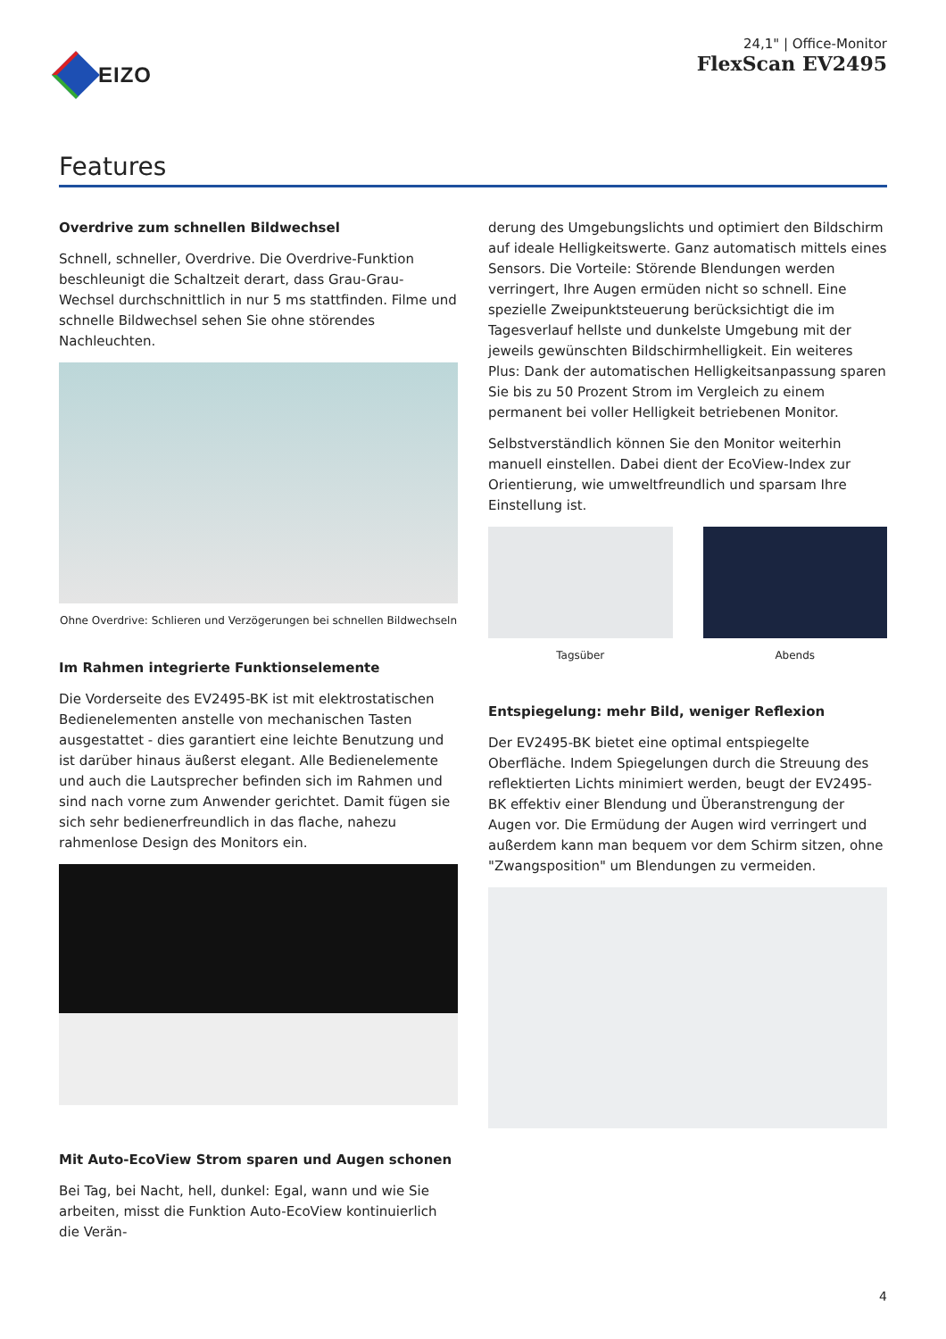EIZO
24,1" | Office-Monitor
FlexScan EV2495
Features
Overdrive zum schnellen Bildwechsel
Schnell, schneller, Overdrive. Die Overdrive-Funktion beschleunigt die Schaltzeit derart, dass Grau-Grau-Wechsel durchschnittlich in nur 5 ms stattfinden. Filme und schnelle Bildwechsel sehen Sie ohne störendes Nachleuchten.
Ohne Overdrive: Schlieren und Verzögerungen bei schnellen Bildwechseln
Im Rahmen integrierte Funktionselemente
Die Vorderseite des EV2495-BK ist mit elektrostatischen Bedienelementen anstelle von mechanischen Tasten ausgestattet - dies garantiert eine leichte Benutzung und ist darüber hinaus äußerst elegant. Alle Bedienelemente und auch die Lautsprecher befinden sich im Rahmen und sind nach vorne zum Anwender gerichtet. Damit fügen sie sich sehr bedienerfreundlich in das flache, nahezu rahmenlose Design des Monitors ein.
Mit Auto-EcoView Strom sparen und Augen schonen
Bei Tag, bei Nacht, hell, dunkel: Egal, wann und wie Sie arbeiten, misst die Funktion Auto-EcoView kontinuierlich die Verän-
derung des Umgebungslichts und optimiert den Bildschirm auf ideale Helligkeitswerte. Ganz automatisch mittels eines Sensors. Die Vorteile: Störende Blendungen werden verringert, Ihre Augen ermüden nicht so schnell. Eine spezielle Zweipunktsteuerung berücksichtigt die im Tagesverlauf hellste und dunkelste Umgebung mit der jeweils gewünschten Bildschirmhelligkeit. Ein weiteres Plus: Dank der automatischen Helligkeitsanpassung sparen Sie bis zu 50 Prozent Strom im Vergleich zu einem permanent bei voller Helligkeit betriebenen Monitor.
Selbstverständlich können Sie den Monitor weiterhin manuell einstellen. Dabei dient der EcoView-Index zur Orientierung, wie umweltfreundlich und sparsam Ihre Einstellung ist.
Tagsüber Abends
Entspiegelung: mehr Bild, weniger Reflexion
Der EV2495-BK bietet eine optimal entspiegelte Oberfläche. Indem Spiegelungen durch die Streuung des reflektierten Lichts minimiert werden, beugt der EV2495-BK effektiv einer Blendung und Überanstrengung der Augen vor. Die Ermüdung der Augen wird verringert und außerdem kann man bequem vor dem Schirm sitzen, ohne "Zwangsposition" um Blendungen zu vermeiden.
4